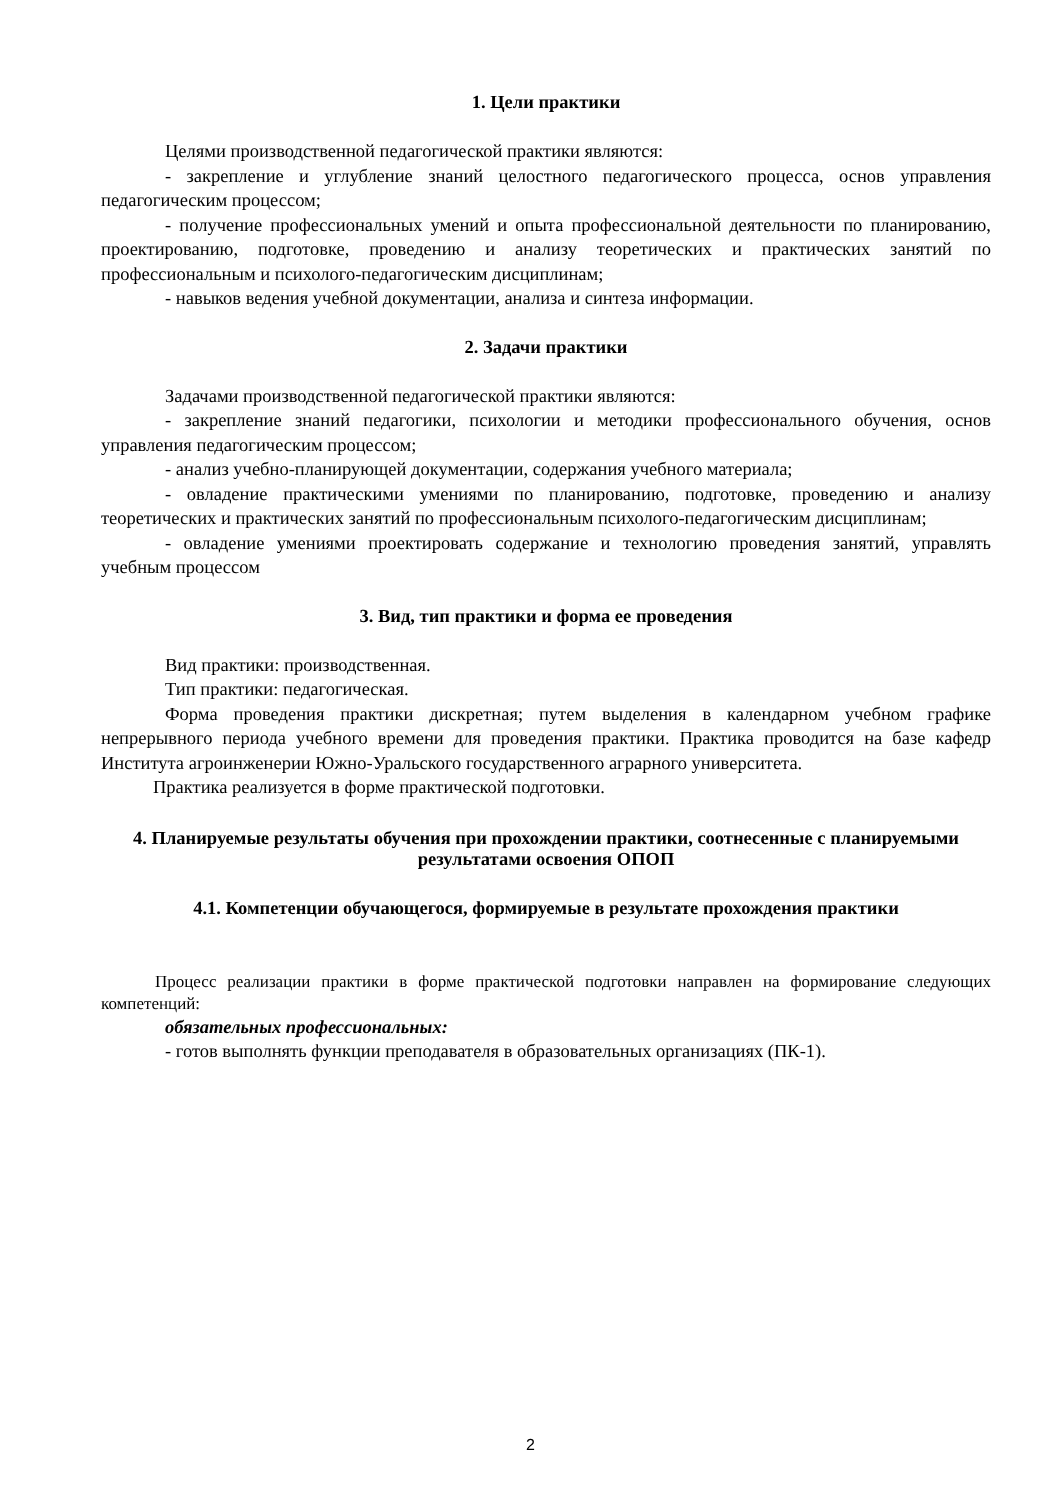1. Цели практики
Целями производственной педагогической практики являются:
- закрепление и углубление знаний целостного педагогического процесса, основ управления педагогическим процессом;
- получение профессиональных умений и опыта профессиональной деятельности по планированию, проектированию, подготовке, проведению и анализу теоретических и практических занятий по профессиональным и психолого-педагогическим дисциплинам;
- навыков ведения учебной документации, анализа и синтеза информации.
2. Задачи практики
Задачами производственной педагогической практики являются:
- закрепление знаний педагогики, психологии и методики профессионального обучения, основ управления педагогическим процессом;
- анализ учебно-планирующей документации, содержания учебного материала;
- овладение практическими умениями по планированию, подготовке, проведению и анализу теоретических и практических занятий по профессиональным психолого-педагогическим дисциплинам;
- овладение умениями проектировать содержание и технологию проведения занятий, управлять учебным процессом
3. Вид, тип практики и форма ее проведения
Вид практики: производственная.
Тип практики: педагогическая.
Форма проведения практики дискретная; путем выделения в календарном учебном графике непрерывного периода учебного времени для проведения практики. Практика проводится на базе кафедр Института агроинженерии Южно-Уральского государственного аграрного университета.
Практика реализуется в форме практической подготовки.
4. Планируемые результаты обучения при прохождении практики, соотнесенные с планируемыми результатами освоения ОПОП
4.1. Компетенции обучающегося, формируемые в результате прохождения практики
Процесс реализации практики в форме практической подготовки направлен на формирование следующих компетенций:
обязательных профессиональных:
- готов выполнять функции преподавателя в образовательных организациях (ПК-1).
2